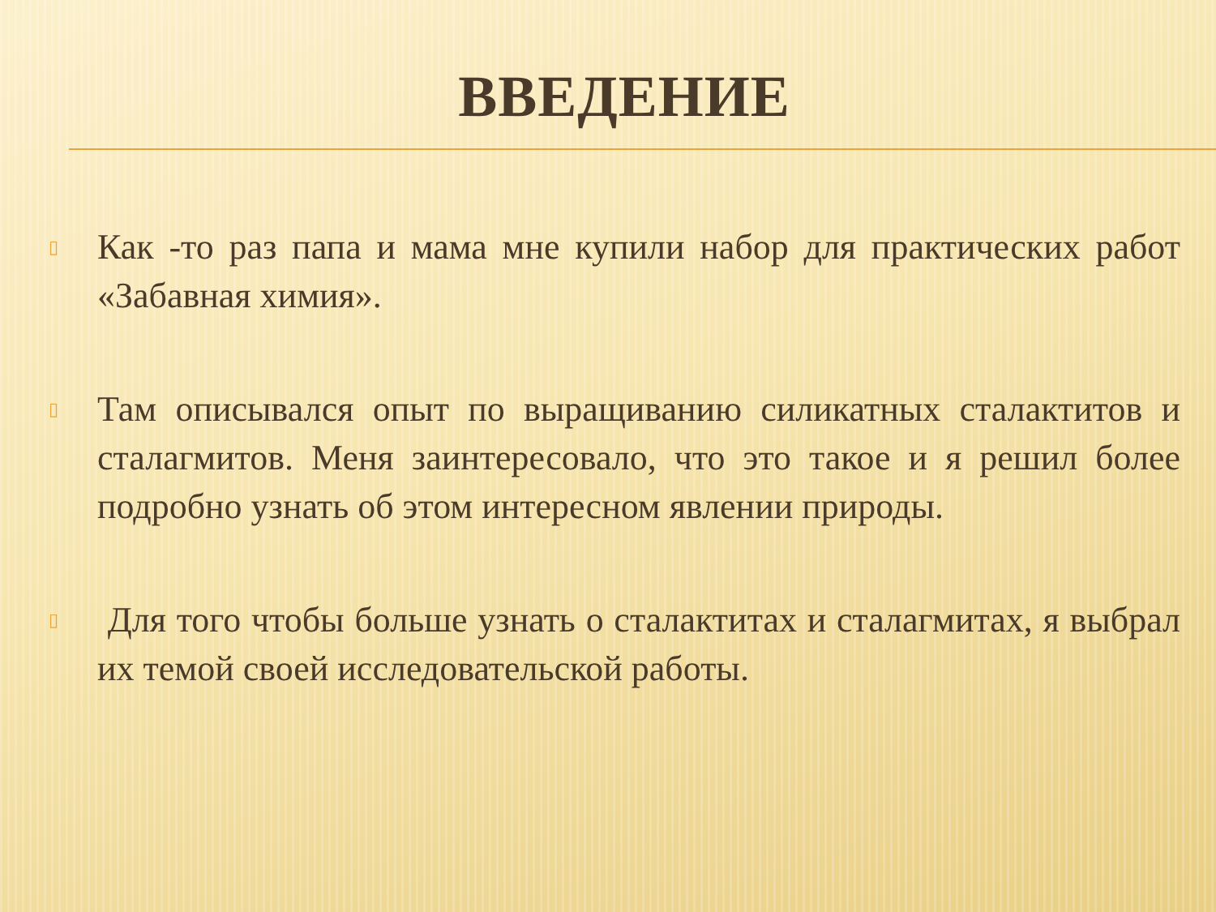ВВЕДЕНИЕ
▯ Как -то раз папа и мама мне купили набор для практических работ «Забавная химия».
▯ Там описывался опыт по выращиванию силикатных сталактитов и сталагмитов. Меня заинтересовало, что это такое и я решил более подробно узнать об этом интересном явлении природы.
▯ Для того чтобы больше узнать о сталактитах и сталагмитах, я выбрал их темой своей исследовательской работы.